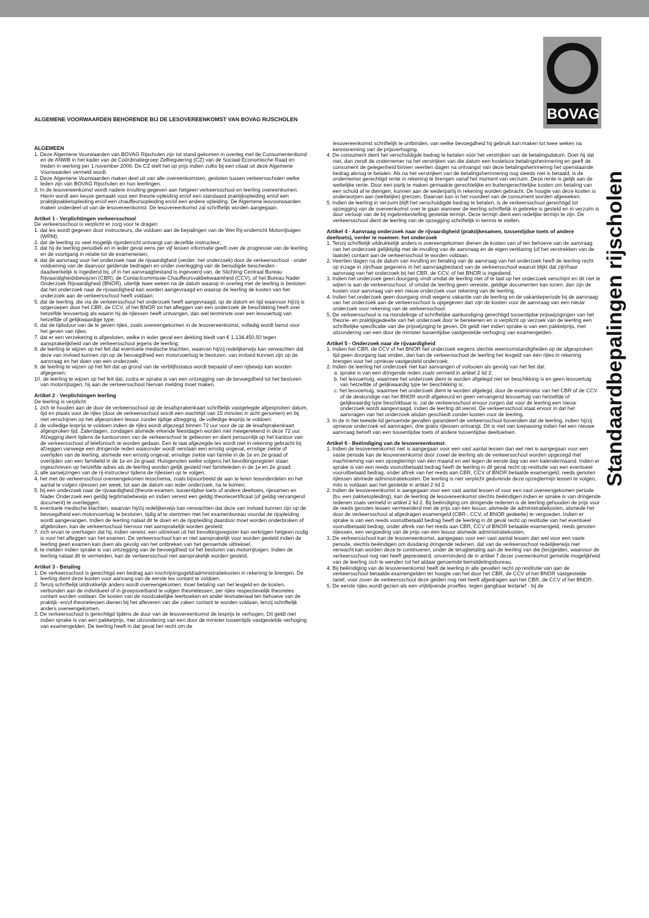BOVAG
ALGEMENE VOORWAARDEN BEHORENDE BIJ DE LESOVEREENKOMST VAN BOVAG RIJSCHOLEN
Standaardbepalingen rijscholen
ALGEMEEN
1. Deze Algemene Voorwaarden van BOVAG Rijscholen zijn tot stand gekomen in overleg met de Consumentenbond en de ANWB in het kader van de Coördinatiegroep Zelfregulering (CZ) van de Sociaal-Economische Raad en treden in werking per 1 november 2006. De CZ stelt het op prijs indien zulks bij een citaat uit deze Algemene Voorwaarden vermeld wordt.
2. Deze Algemene Voorwaarden maken deel uit van alle overeenkomsten, gesloten tussen verkeersscholen welke leden zijn van BOVAG Rijscholen en hun leerlingen.
3. In de lesovereenkomst wordt nadere invulling gegeven aan hetgeen verkeersschool en leerling overeenkomen. Hierin wordt een keuze gemaakt voor een theorie-opleiding en/of een standaard praktijkopleiding en/of een praktijkpakketopleiding en/of een chauffeursopleiding en/of een andere opleiding. De Algemene lesvoorwaarden maken onderdeel uit van de lesovereenkomst. De lesovereenkomst zal schriftelijk worden aangegaan.
Artikel 1 - Verplichtingen verkeersschool
De verkeersschool is verplicht er zorg voor te dragen:
1. dat les wordt gegeven door instructeurs, die voldoen aan de bepalingen van de Wet Rij-onderricht Motorrijtuigen (WRM);
2. dat de leerling zo veel mogelijk rijonderricht ontvangt van dezelfde instructeur;
3. dat hij de leerling periodiek en in ieder geval eens per vijf lessen informatie geeft over de progressie van de leerling en de voortgang in relatie tot de exameneisen;
4. dat de aanvraag voor het onderzoek naar de rijvaardigheid (verder: het onderzoek) door de verkeersschool - onder voldoening van de daarvoor geldende bedragen en onder overlegging van de benodigde bescheiden - daadwerkelijk is ingediend bij, of in het aanvraagbestand is ingevoerd van, de Stichting Centraal Bureau Rijvaardigheidsbewijzen (CBR), de Contactcommissie Chauffeursvakbekwaamheid (CCV), of het Bureau Nader Onderzoek Rijvaardigheid (BNOR), uiterlijk twee weken na de datum waarop in overleg met de leerling is besloten dat het onderzoek naar de rijvaardigheid kan worden aangevraagd en waarop de leerling de kosten van het onderzoek aan de verkeersschool heeft voldaan;
5. dat de leerling, die via de verkeersschool het onderzoek heeft aangevraagd, op de datum en tijd waarvoor hij/zij is opgeroepen door het CBR, de CCV, of het BNOR tot het afleggen van een onderzoek de beschikking heeft over hetzelfde lesvoertuig als waarin hij de rijlessen heeft ontvangen, dan wel tenminste over een lesvoertuig van hetzelfde of gelijkwaardige type;
6. dat de tijdsduur van de te geven rijles, zoals overeengekomen in de lesovereenkomst, volledig wordt benut voor het geven van rijles;
7. dat er een verzekering is afgesloten, welke in ieder geval een dekking biedt van € 1.134.450,50 tegen aansprakelijkheid van de verkeersschool jegens de leerling;
8. de leerling te wijzen op het feit dat eventuele medische klachten, waarvan hij/zij redelijkerwijs kan verwachten dat deze van invloed kunnen zijn op de bevoegdheid een motorvoertuig te besturen, van invloed kunnen zijn op de aanvraag en het doen van een onderzoek;
9. de leerling te wijzen op het feit dat op grond van de verblijfsstatus wordt bepaald of een rijbewijs kan worden afgegeven;
10. de leerling te wijzen op het feit dat, zodra er sprake is van een ontzegging van de bevoegdheid tot het besturen van motorrijtuigen, hij aan de verkeersschool hiervan melding moet maken.
Artikel 2 - Verplichtingen leerling
De leerling is verplicht:
1. zich te houden aan de door de verkeersschool op de lesafsprakenkaart schriftelijk vastgelegde afgesproken datum, tijd en plaats voor de rijles (door de verkeersschool wordt een wachttijd van 15 minuten in acht genomen) en bij niet verschijnen op het afgesproken lesuur zonder tijdige afzegging, de volledige lesprijs te voldoen;
2. de volledige lesprijs te voldoen indien de rijles wordt afgezegd binnen 72 uur voor de op de lesafsprakenkaart afgesproken tijd. Zaterdagen, zondagen alsmede erkende feestdagen worden niet meegerekend in deze 72 uur. Afzegging dient tijdens de kantooruren van de verkeerschool te gebeuren en dient persoonlijk op het kantoor van de verkeersschool of telefonisch te worden gedaan. Een te laat afgezegde les wordt niet in rekening gebracht bij afzeggen vanwege een dringende reden waaronder wordt verstaan een ernstig ongeval, ernstige ziekte of overlijden van de leerling, alsmede een ernstig ongeval, ernstige ziekte van familie in de 1e en 2e graad of overlijden van een familielid in de 1e en 2e graad. Huisgenoten welke volgens het bevolkingsregister staan ingeschreven op hetzelfde adres als de leerling worden gelijk gesteld met familieleden in de 1e en 2e graad;
3. alle aanwijzingen van de rij-instructeur tijdens de rijlessen op te volgen;
4. het met de verkeersschool overeengekomen lesschema, zoals bijvoorbeeld de aan te leren lesonderdelen en het aantal te volgen rijlessen per week, tot aan de datum van ieder onderzoek, na te komen;
5. bij een onderzoek naar de rijvaardigheid (theorie-examen, tussentijdse toets of andere deeltoets, rijexamen en Nader Onderzoek een geldig legitimatiebewijs en indien vereist een geldig theoriecertificaat (of geldig vervangend document) te overleggen;
6. eventuele medische klachten, waarvan hij/zij redelijkerwijs kan verwachten dat deze van invloed kunnen zijn op de bevoegdheid een motorvoertuig te besturen, tijdig af te stemmen met het examenbureau voordat de rijopleiding wordt aangevangen. Indien de leerling nalaat dit te doen en de rijopleiding daardoor moet worden onderbroken of afgebroken, kan de verkeersschool hiervoor niet aansprakelijk worden gesteld;
7. zich ervan te overtuigen dat hij, indien vereist, een uittreksel uit het bevolkingsregister kan verkrijgen hetgeen nodig is voor het afleggen van het examen. De verkeersschool kan er niet aansprakelijk voor worden gesteld indien de leerling geen examen kan doen als gevolg van het ontbreken van het genoemde uittreksel;
8. te melden indien sprake is van ontzegging van de bevoegdheid tot het besturen van motorrijtuigen. Indien de leerling nalaat dit te vermelden, kan de verkeersschool niet aansprakelijk worden gesteld.
Artikel 3 - Betaling
1. De verkeersschool is gerechtigd een bedrag aan inschrijvingsgeld/administratiekosten in rekening te brengen. De leerling dient deze kosten voor aanvang van de eerste les contant te voldoen.
2. Tenzij schriftelijk uitdrukkelijk anders wordt overeengekomen, moet betaling van het lesgeld en de kosten, verbonden aan de individueel of in groepsverband te volgen theorielessen, per rijles respectievelijk theorieles contant worden voldaan. De kosten van de noodzakelijke leerboeken en ander lesmateriaal ten behoeve van de praktijk- en/of theorielessen dienen bij het afleveren van die zaken contant te worden voldaan, tenzij schriftelijk anders overeengekomen.
3. De verkeersschool is gerechtigd tijdens de duur van de lesovereenkomst de lesprijs te verhogen. Dit geldt niet indien sprake is van een pakketprijs, met uitzondering van een door de minister tussentijds vastgestelde verhoging van examengelden. De leerling heeft in dat geval het recht om de
lesovereenkomst schriftelijk te ontbinden, van welke bevoegdheid hij gebruik kan maken tot twee weken na kennisneming van de prijsverhoging.
4. De consument dient het verschuldigde bedrag te betalen vóór het verstrijken van de betalingsdatum. Doet hij dat niet, dan zendt de ondernemer na het verstrijken van die datum een kosteloze betalingsherinnering en geeft de consument de gelegenheid binnen veertien dagen na ontvangst van deze betalingsherinnering het openstaande bedrag alsnog te betalen. Als na het verstrijken van de betalingsherinnering nog steeds niet is betaald, is de ondernemer gerechtigd rente in rekening te brengen vanaf het moment van verzuim. Deze rente is gelijk aan de wettelijke rente. Door een partij te maken gemaakte gerechtelijke en buitengerechtelijke kosten om betaling van een schuld af te dwingen, kunnen aan de wederpartij in rekening worden gebracht. De hoogte van deze kosten is onderworpen aan (wettelijke) grenzen. Daarvan kan in het voordeel van de consument worden afgeweken.
5. Indien de leerling in verzuim blijft het verschuldigde bedrag te betalen, is de verkeersschool gerechtigd tot opzegging van de overeenkomst over te gaan wanneer de leerling schriftelijk in gebreke is gesteld en in verzuim is door verloop van de bij ingebrekestelling gestelde termijn. Deze termijn dient een redelijke termijn te zijn. De verkeersschool dient de leerling van de opzegging schriftelijk in kennis te stellen.
Artikel 4 - Aanvraag onderzoek naar de rijvaardigheid (praktijkexamen, tussentijdse toets of andere deeltoets), verder te noemen: het onderzoek
1. Tenzij schriftelijk uitdrukkelijk anders is overeengekomen dienen de kosten van of ten behoeve van de aanvraag van het onderzoek gelijktijdig met de invulling van de aanvraag en de eigen verklaring (of het verstrekken van de laatste) contant aan de verkeersschool te worden voldaan.
2. Veertien dagen na de datum van invulling en betaling van de aanvraag van het onderzoek heeft de leerling recht op inzage in zijn/haar gegevens in het aanvraagbestand van de verkeersschool waaruit blijkt dat zijn/haar aanvraag van het onderzoek bij het CBR, de CCV, of het BNOR is ingediend.
3. Indien het onderzoek geen doorgang vindt omdat de leerling niet of te laat op het onderzoek verschijnt en dit niet te wijten is aan de verkeersschool, of omdat de leerling geen vereiste, geldige documenten kan tonen, dan zijn de kosten voor aanvraag van een nieuw onderzoek voor rekening van de leerling.
4. Indien het onderzoek geen doorgang vindt wegens vakantie van de leerling en de vakantieperiode bij de aanvraag van het onderzoek aan de verkeersschool is opgegeven dan zijn de kosten voor de aanvraag van een nieuw onderzoek voor rekening van de verkeersschool.
5. De verkeersschool is na mondelinge of schriftelijke aankondiging gerechtigd tussentijdse prijswijzigingen van het theorie- en praktijkgedeelte van het onderzoek door te berekenen en is verplicht op verzoek van de leerling een schriftelijke specificatie van die prijswijziging te geven. Dit geldt niet indien sprake is van een pakketprijs, met uitzondering van een door de minister tussentijdse vastgestelde verhoging van examengelden.
Artikel 5 - Onderzoek naar de rijvaardigheid
1. Indien het CBR, de CCV of het BNOR het onderzoek wegens slechte weersomstandigheden op de afgesproken tijd geen doorgang laat vinden, dan kan de verkeersschool de leerling het lesgeld van één rijles in rekening brengen voor het opnieuw vastgesteld onderzoek.
2. Indien de leerling het onderzoek niet kan aanvangen of voltooien als gevolg van het feit dat:
a. sprake is van een dringende reden zoals vermeld in artikel 2 lid 2;
b. het lesvoertuig, waarmee het onderzoek dient te worden afgelegd niet ter beschikking is en geen lesvoertuig van hetzelfde of gelijkwaardig type ter beschikking is;
c. het lesvoertuig, waarmee het onderzoek dient te worden afgelegd, door de examinator van het CBR of de CCV of de deskundige van het BNOR wordt afgekeurd en geen vervangend lesvoertuig van hetzelfde of gelijkwaardig type beschikbaar is; zal de verkeersschool ervoor zorgen dat voor de leerling een nieuw onderzoek wordt aangevraagd, indien de leerling dit wenst. De verkeersschool staat ervoor in dat het aanvragen van het onderzoek alsdan geschiedt zonder kosten voor de leerling.
3. In de in het tweede lid genoemde gevallen garandeert de verkeersschool bovendien dat de leerling, indien hij/zij opnieuw onderzoek wil aanvragen, drie gratis rijlessen ontvangt. Dit is niet van toepassing indien het een nieuwe aanvraag betreft van een tussentijdse toets of andere tussentijdse deeltoetsen.
Artikel 6 - Beëindiging van de lesovereenkomst
1. Indien de lesovereenkomst niet is aangegaan voor een vast aantal lessen dan wel niet is aangegaan voor een vaste periode kan de lesovereenkomst door zowel de leerling als de verkeersschool worden opgezegd met inachtneming van een opzegtermijn van één maand en wel tegen de eerste dag van een kalendermaand. Indien er sprake is van een reeds vooruitbetaald bedrag heeft de leerling in dit geval recht op restitutie van een eventueel vooruitbetaald bedrag, onder aftrek van het reeds aan CBR, CCV of BNOR betaalde examengeld, reeds genoten rijlessen alsmede administratiekosten. De leerling is niet verplicht gedurende deze opzegtermijn lessen te volgen, mits is voldaan aan het gestelde in artikel 2 lid 2.
2. Indien de lesovereenkomst is aangegaan voor een vast aantal lessen of voor een vast overeengekomen periode (bv. een pakketopleiding), kan de leerling de lesovereenkomst slechts beëindigen indien er sprake is van dringende redenen zoals vermeld in artikel 2 lid 2. Bij beëindiging om dringende redenen is de leerling gehouden de prijs voor de reeds genoten lessen vermeerderd met de prijs van één lesuur, alsmede de administratiekosten, alsmede het door de verkeersschool al afgedragen examengeld (CBR-, CCV, of BNOR gedeelte) te vergoeden. Indien er sprake is van een reeds vooruitbetaald bedrag heeft de leerling in dit geval recht op restitutie van het eventueel vooruitbetaald bedrag, onder aftrek van het reeds aan CBR, CCV of BNOR betaalde examengeld, reeds genoten rijlessen, een vergoeding van de prijs van één lesuur alsmede administratiekosten.
3. De verkeersschool kan de lesovereenkomst, aangegaan voor een vast aantal lessen dan wel voor een vaste periode, slechts beëindigen om dusdanig dringende redenen, dat van de verkeersschool redelijkerwijs niet verwacht kan worden deze te continueren, onder de terugbetaling aan de leerling van die (les)gelden, waarvoor de verkeersschool nog niet heeft gepresteerd, onverminderd de in artikel 7 dezer overeenkomst gemelde mogelijkheid van de leerling zich te wenden tot het aldaar genoemde bemiddelingsbureau.
4. Bij beëindiging van de lesovereenkomst heeft de leerling in alle gevallen recht op restitutie van aan de verkeersschool betaalde examengelden ter hoogte van het door het CBR, de CCV of het BNOR vastgestelde tarief, voor zover de verkeersschool deze gelden nog niet heeft afgedragen aan het CBR, de CCV of het BNOR.
5. De eerste rijles wordt gezien als een vrijblijvende proefles -tegen gangbaar lestarief - bij de